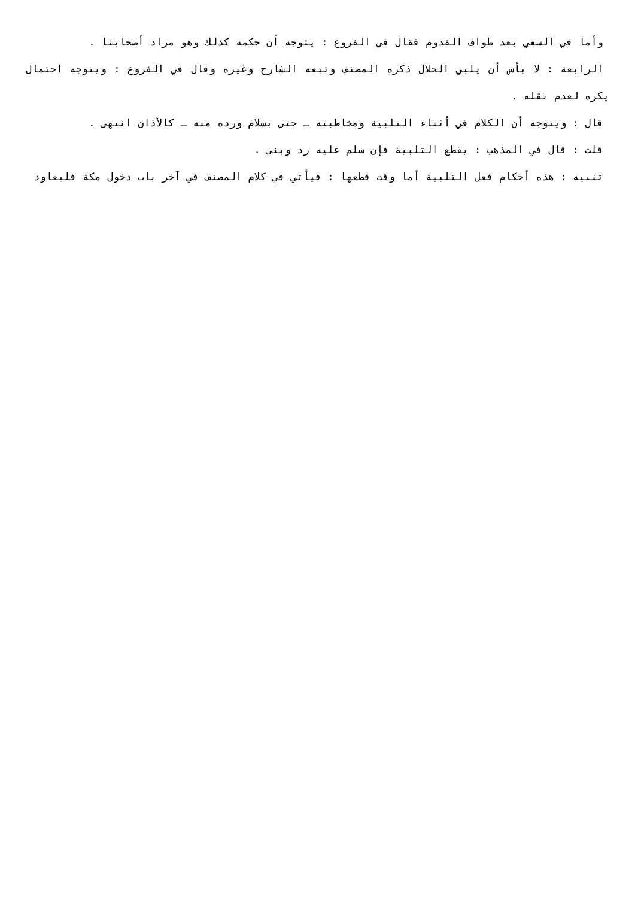وأما في السعي بعد طواف القدوم فقال في الفروع : يتوجه أن حكمه كذلك وهو مراد أصحابنا .
الرابعة : لا بأس أن يلبي الحلال ذكره المصنف وتبعه الشارح وغيره وقال في الفروع : ويتوجه احتمال يكره لعدم نقله .
قال : ويتوجه أن الكلام في أثناء التلبية ومخاطبته ـ حتى بسلام ورده منه ـ كالأذان انتهى .
قلت : قال في المذهب : يقطع التلبية فإن سلم عليه رد وبنى .
تنبيه : هذه أحكام فعل التلبية أما وقت قطعها : فيأتي في كلام المصنف في آخر باب دخول مكة فليعاود